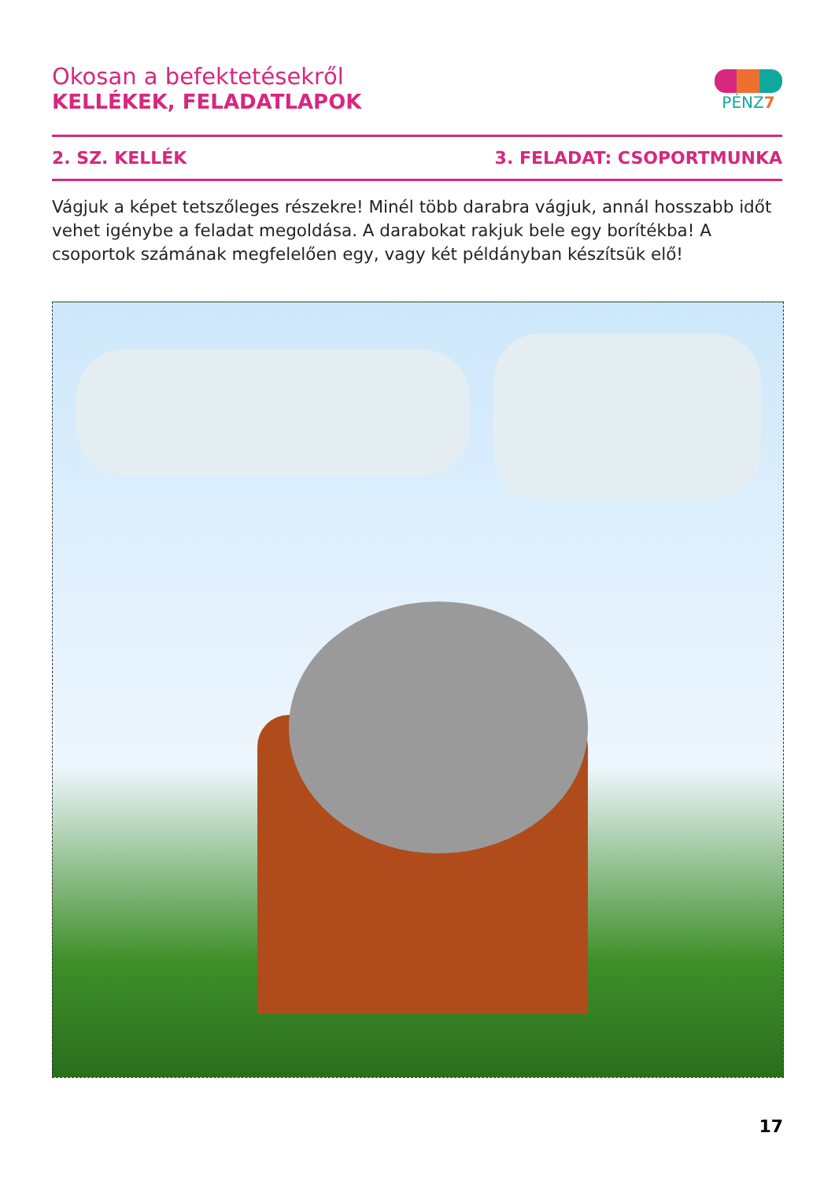Okosan a befektetésekről
KELLÉKEK, FELADATLAPOK
PÉNZ7
2. SZ. KELLÉK 3. FELADAT: CSOPORTMUNKA
Vágjuk a képet tetszőleges részekre! Minél több darabra vágjuk, annál hosszabb időt vehet igénybe a feladat megoldása. A darabokat rakjuk bele egy borítékba! A csoportok számának megfelelően egy, vagy két példányban készítsük elő!
17